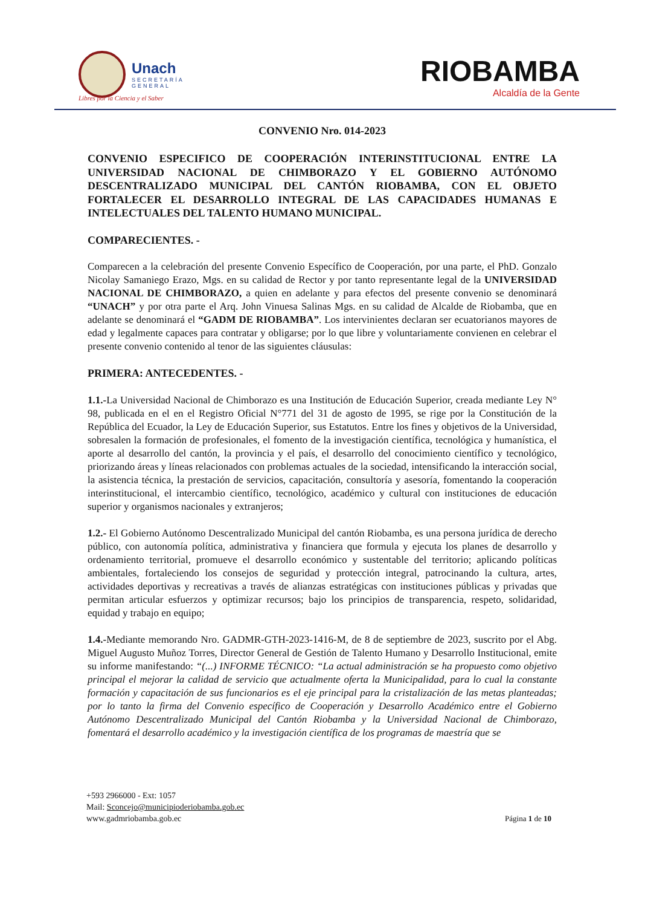Unach
SECRETARÍA
GENERAL
Libres por la Ciencia y el Saber
RIOBAMBA
Alcaldía de la Gente
CONVENIO Nro. 014-2023
CONVENIO ESPECIFICO DE COOPERACIÓN INTERINSTITUCIONAL ENTRE LA UNIVERSIDAD NACIONAL DE CHIMBORAZO Y EL GOBIERNO AUTÓNOMO DESCENTRALIZADO MUNICIPAL DEL CANTÓN RIOBAMBA, CON EL OBJETO FORTALECER EL DESARROLLO INTEGRAL DE LAS CAPACIDADES HUMANAS E INTELECTUALES DEL TALENTO HUMANO MUNICIPAL.
COMPARECIENTES. -
Comparecen a la celebración del presente Convenio Específico de Cooperación, por una parte, el PhD. Gonzalo Nicolay Samaniego Erazo, Mgs. en su calidad de Rector y por tanto representante legal de la UNIVERSIDAD NACIONAL DE CHIMBORAZO, a quien en adelante y para efectos del presente convenio se denominará “UNACH” y por otra parte el Arq. John Vinuesa Salinas Mgs. en su calidad de Alcalde de Riobamba, que en adelante se denominará el “GADM DE RIOBAMBA”. Los intervinientes declaran ser ecuatorianos mayores de edad y legalmente capaces para contratar y obligarse; por lo que libre y voluntariamente convienen en celebrar el presente convenio contenido al tenor de las siguientes cláusulas:
PRIMERA: ANTECEDENTES. -
1.1.-La Universidad Nacional de Chimborazo es una Institución de Educación Superior, creada mediante Ley N° 98, publicada en el en el Registro Oficial N°771 del 31 de agosto de 1995, se rige por la Constitución de la República del Ecuador, la Ley de Educación Superior, sus Estatutos. Entre los fines y objetivos de la Universidad, sobresalen la formación de profesionales, el fomento de la investigación científica, tecnológica y humanística, el aporte al desarrollo del cantón, la provincia y el país, el desarrollo del conocimiento científico y tecnológico, priorizando áreas y líneas relacionados con problemas actuales de la sociedad, intensificando la interacción social, la asistencia técnica, la prestación de servicios, capacitación, consultoría y asesoría, fomentando la cooperación interinstitucional, el intercambio científico, tecnológico, académico y cultural con instituciones de educación superior y organismos nacionales y extranjeros;
1.2.- El Gobierno Autónomo Descentralizado Municipal del cantón Riobamba, es una persona jurídica de derecho público, con autonomía política, administrativa y financiera que formula y ejecuta los planes de desarrollo y ordenamiento territorial, promueve el desarrollo económico y sustentable del territorio; aplicando políticas ambientales, fortaleciendo los consejos de seguridad y protección integral, patrocinando la cultura, artes, actividades deportivas y recreativas a través de alianzas estratégicas con instituciones públicas y privadas que permitan articular esfuerzos y optimizar recursos; bajo los principios de transparencia, respeto, solidaridad, equidad y trabajo en equipo;
1.4.-Mediante memorando Nro. GADMR-GTH-2023-1416-M, de 8 de septiembre de 2023, suscrito por el Abg. Miguel Augusto Muñoz Torres, Director General de Gestión de Talento Humano y Desarrollo Institucional, emite su informe manifestando: “(...) INFORME TÉCNICO: “La actual administración se ha propuesto como objetivo principal el mejorar la calidad de servicio que actualmente oferta la Municipalidad, para lo cual la constante formación y capacitación de sus funcionarios es el eje principal para la cristalización de las metas planteadas; por lo tanto la firma del Convenio específico de Cooperación y Desarrollo Académico entre el Gobierno Autónomo Descentralizado Municipal del Cantón Riobamba y la Universidad Nacional de Chimborazo, fomentará el desarrollo académico y la investigación científica de los programas de maestría que se
+593 2966000 - Ext: 1057
Mail: Sconcejo@municipioderiobamba.gob.ec
www.gadmriobamba.gob.ec
Página 1 de 10